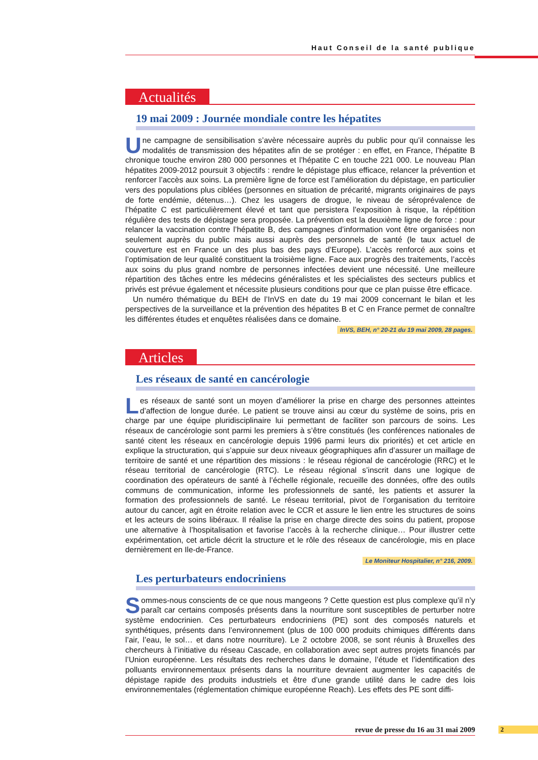Haut Conseil de la santé publique
Actualités
19 mai 2009 : Journée mondiale contre les hépatites
Une campagne de sensibilisation s’avère nécessaire auprès du public pour qu’il connaisse les modalités de transmission des hépatites afin de se protéger : en effet, en France, l’hépatite B chronique touche environ 280 000 personnes et l’hépatite C en touche 221 000. Le nouveau Plan hépatites 2009-2012 poursuit 3 objectifs : rendre le dépistage plus efficace, relancer la prévention et renforcer l’accès aux soins. La première ligne de force est l’amélioration du dépistage, en particulier vers des populations plus ciblées (personnes en situation de précarité, migrants originaires de pays de forte endémie, détenus…). Chez les usagers de drogue, le niveau de séroprévalence de l’hépatite C est particulièrement élevé et tant que persistera l’exposition à risque, la répétition régulière des tests de dépistage sera proposée. La prévention est la deuxième ligne de force : pour relancer la vaccination contre l’hépatite B, des campagnes d’information vont être organisées non seulement auprès du public mais aussi auprès des personnels de santé (le taux actuel de couverture est en France un des plus bas des pays d’Europe). L’accès renforcé aux soins et l’optimisation de leur qualité constituent la troisième ligne. Face aux progrès des traitements, l’accès aux soins du plus grand nombre de personnes infectées devient une nécessité. Une meilleure répartition des tâches entre les médecins généralistes et les spécialistes des secteurs publics et privés est prévue également et nécessite plusieurs conditions pour que ce plan puisse être efficace.
Un numéro thématique du BEH de l’InVS en date du 19 mai 2009 concernant le bilan et les perspectives de la surveillance et la prévention des hépatites B et C en France permet de connaître les différentes études et enquêtes réalisées dans ce domaine.
InVS, BEH, n° 20-21 du 19 mai 2009, 28 pages.
Articles
Les réseaux de santé en cancérologie
Les réseaux de santé sont un moyen d’améliorer la prise en charge des personnes atteintes d’affection de longue durée. Le patient se trouve ainsi au cœur du système de soins, pris en charge par une équipe pluridisciplinaire lui permettant de faciliter son parcours de soins. Les réseaux de cancérologie sont parmi les premiers à s’être constitués (les conférences nationales de santé citent les réseaux en cancérologie depuis 1996 parmi leurs dix priorités) et cet article en explique la structuration, qui s’appuie sur deux niveaux géographiques afin d’assurer un maillage de territoire de santé et une répartition des missions : le réseau régional de cancérologie (RRC) et le réseau territorial de cancérologie (RTC). Le réseau régional s’inscrit dans une logique de coordination des opérateurs de santé à l’échelle régionale, recueille des données, offre des outils communs de communication, informe les professionnels de santé, les patients et assurer la formation des professionnels de santé. Le réseau territorial, pivot de l’organisation du territoire autour du cancer, agit en étroite relation avec le CCR et assure le lien entre les structures de soins et les acteurs de soins libéraux. Il réalise la prise en charge directe des soins du patient, propose une alternative à l’hospitalisation et favorise l’accès à la recherche clinique… Pour illustrer cette expérimentation, cet article décrit la structure et le rôle des réseaux de cancérologie, mis en place dernièrement en Ile-de-France.
Le Moniteur Hospitalier, n° 216, 2009.
Les perturbateurs endocriniens
Sommes-nous conscients de ce que nous mangeons ? Cette question est plus complexe qu’il n’y paraît car certains composés présents dans la nourriture sont susceptibles de perturber notre système endocrinien. Ces perturbateurs endocriniens (PE) sont des composés naturels et synthétiques, présents dans l’environnement (plus de 100 000 produits chimiques différents dans l’air, l’eau, le sol… et dans notre nourriture). Le 2 octobre 2008, se sont réunis à Bruxelles des chercheurs à l’initiative du réseau Cascade, en collaboration avec sept autres projets financés par l’Union européenne. Les résultats des recherches dans le domaine, l’étude et l’identification des polluants environnementaux présents dans la nourriture devraient augmenter les capacités de dépistage rapide des produits industriels et être d’une grande utilité dans le cadre des lois environnementales (réglementation chimique européenne Reach). Les effets des PE sont diffi-
revue de presse du 16 au 31 mai 2009 2